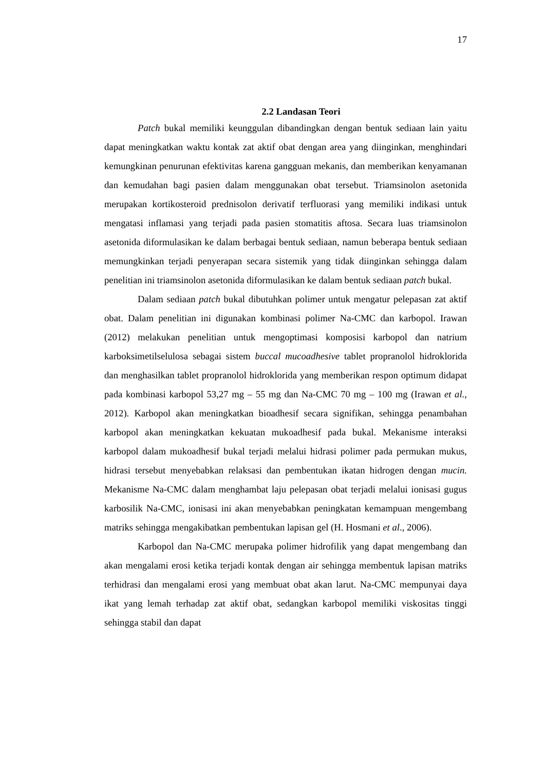17
2.2 Landasan Teori
Patch bukal memiliki keunggulan dibandingkan dengan bentuk sediaan lain yaitu dapat meningkatkan waktu kontak zat aktif obat dengan area yang diinginkan, menghindari kemungkinan penurunan efektivitas karena gangguan mekanis, dan memberikan kenyamanan dan kemudahan bagi pasien dalam menggunakan obat tersebut. Triamsinolon asetonida merupakan kortikosteroid prednisolon derivatif terfluorasi yang memiliki indikasi untuk mengatasi inflamasi yang terjadi pada pasien stomatitis aftosa. Secara luas triamsinolon asetonida diformulasikan ke dalam berbagai bentuk sediaan, namun beberapa bentuk sediaan memungkinkan terjadi penyerapan secara sistemik yang tidak diinginkan sehingga dalam penelitian ini triamsinolon asetonida diformulasikan ke dalam bentuk sediaan patch bukal.
Dalam sediaan patch bukal dibutuhkan polimer untuk mengatur pelepasan zat aktif obat. Dalam penelitian ini digunakan kombinasi polimer Na-CMC dan karbopol. Irawan (2012) melakukan penelitian untuk mengoptimasi komposisi karbopol dan natrium karboksimetilselulosa sebagai sistem buccal mucoadhesive tablet propranolol hidroklorida dan menghasilkan tablet propranolol hidroklorida yang memberikan respon optimum didapat pada kombinasi karbopol 53,27 mg – 55 mg dan Na-CMC 70 mg – 100 mg (Irawan et al., 2012). Karbopol akan meningkatkan bioadhesif secara signifikan, sehingga penambahan karbopol akan meningkatkan kekuatan mukoadhesif pada bukal. Mekanisme interaksi karbopol dalam mukoadhesif bukal terjadi melalui hidrasi polimer pada permukan mukus, hidrasi tersebut menyebabkan relaksasi dan pembentukan ikatan hidrogen dengan mucin. Mekanisme Na-CMC dalam menghambat laju pelepasan obat terjadi melalui ionisasi gugus karbosilik Na-CMC, ionisasi ini akan menyebabkan peningkatan kemampuan mengembang matriks sehingga mengakibatkan pembentukan lapisan gel (H. Hosmani et al., 2006).
Karbopol dan Na-CMC merupaka polimer hidrofilik yang dapat mengembang dan akan mengalami erosi ketika terjadi kontak dengan air sehingga membentuk lapisan matriks terhidrasi dan mengalami erosi yang membuat obat akan larut. Na-CMC mempunyai daya ikat yang lemah terhadap zat aktif obat, sedangkan karbopol memiliki viskositas tinggi sehingga stabil dan dapat